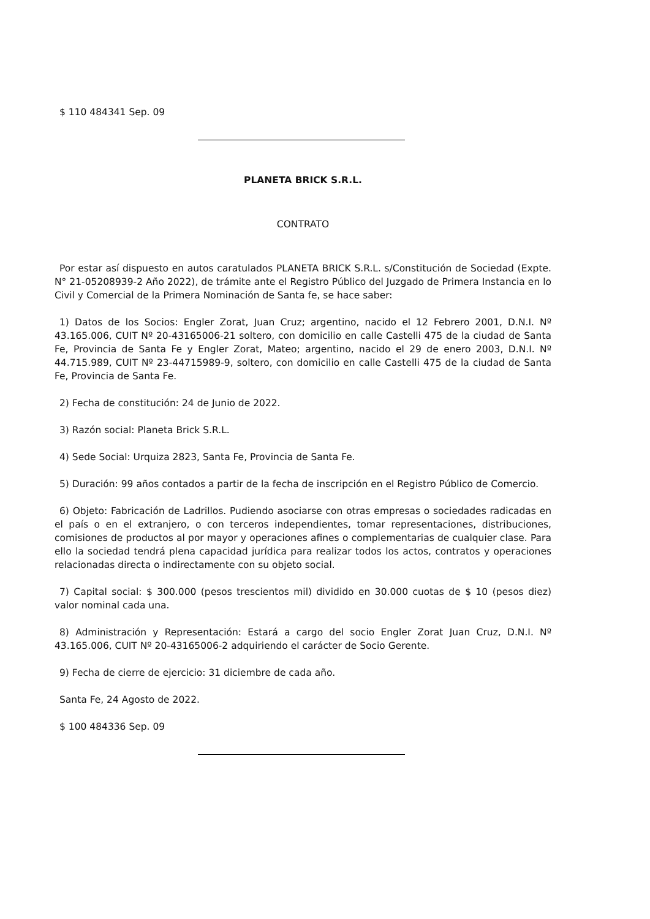$ 110 484341 Sep. 09
PLANETA BRICK S.R.L.
CONTRATO
Por estar así dispuesto en autos caratulados PLANETA BRICK S.R.L. s/Constitución de Sociedad (Expte. N° 21-05208939-2 Año 2022), de trámite ante el Registro Público del Juzgado de Primera Instancia en lo Civil y Comercial de la Primera Nominación de Santa fe, se hace saber:
1) Datos de los Socios: Engler Zorat, Juan Cruz; argentino, nacido el 12 Febrero 2001, D.N.I. Nº 43.165.006, CUIT Nº 20-43165006-21 soltero, con domicilio en calle Castelli 475 de la ciudad de Santa Fe, Provincia de Santa Fe y Engler Zorat, Mateo; argentino, nacido el 29 de enero 2003, D.N.I. Nº 44.715.989, CUIT Nº 23-44715989-9, soltero, con domicilio en calle Castelli 475 de la ciudad de Santa Fe, Provincia de Santa Fe.
2) Fecha de constitución: 24 de Junio de 2022.
3) Razón social: Planeta Brick S.R.L.
4) Sede Social: Urquiza 2823, Santa Fe, Provincia de Santa Fe.
5) Duración: 99 años contados a partir de la fecha de inscripción en el Registro Público de Comercio.
6) Objeto: Fabricación de Ladrillos. Pudiendo asociarse con otras empresas o sociedades radicadas en el país o en el extranjero, o con terceros independientes, tomar representaciones, distribuciones, comisiones de productos al por mayor y operaciones afines o complementarias de cualquier clase. Para ello la sociedad tendrá plena capacidad jurídica para realizar todos los actos, contratos y operaciones relacionadas directa o indirectamente con su objeto social.
7) Capital social: $ 300.000 (pesos trescientos mil) dividido en 30.000 cuotas de $ 10 (pesos diez) valor nominal cada una.
8) Administración y Representación: Estará a cargo del socio Engler Zorat Juan Cruz, D.N.I. Nº 43.165.006, CUIT Nº 20-43165006-2 adquiriendo el carácter de Socio Gerente.
9) Fecha de cierre de ejercicio: 31 diciembre de cada año.
Santa Fe, 24 Agosto de 2022.
$ 100 484336 Sep. 09